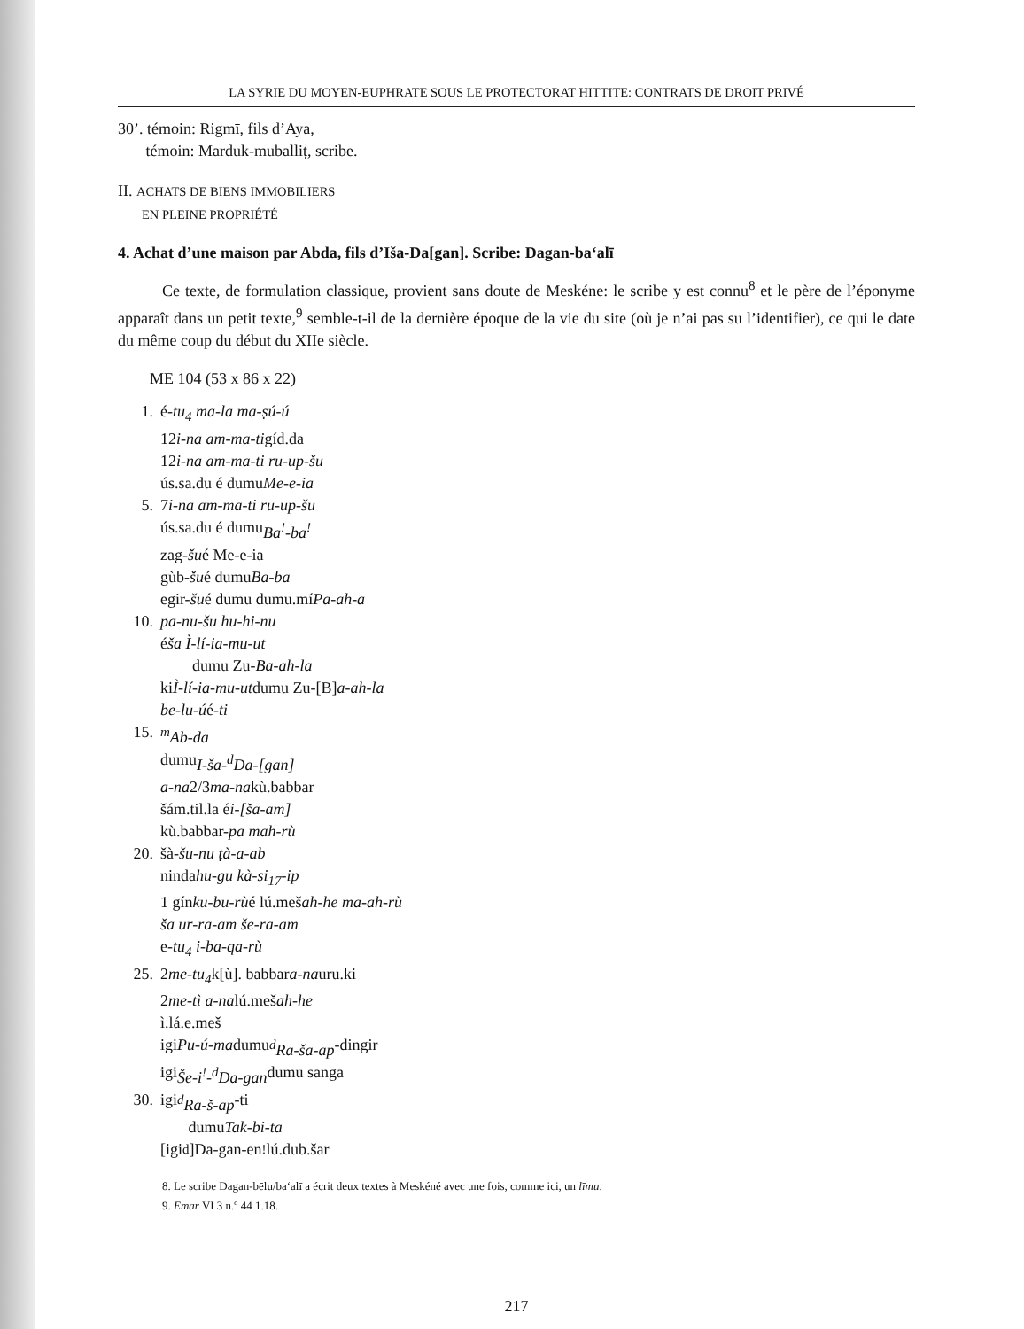LA SYRIE DU MOYEN-EUPHRATE SOUS LE PROTECTORAT HITTITE: CONTRATS DE DROIT PRIVÉ
30’. témoin: Rigmī, fils d’Aya,
témoin: Marduk-muballiṭ, scribe.
II. ACHATS DE BIENS IMMOBILIERS
EN PLEINE PROPRIÉTÉ
4. Achat d’une maison par Abda, fils d’Išа-Da[gan]. Scribe: Dagan-ba‘alī
Ce texte, de formulation classique, provient sans doute de Meskéne: le scribe y est connu<sup>8</sup> et le père de l’éponyme apparaît dans un petit texte,<sup>9</sup> semble-t-il de la dernière époque de la vie du site (où je n’ai pas su l’identifier), ce qui le date du même coup du début du XIIe siècle.
ME 104 (53 x 86 x 22)
1. é- tu<sub>4</sub> ma-la ma-ṣú-ú
12 i-na am-ma-ti gíd.da
12 i-na am-ma-ti ru-up-šu
ús.sa.du é dumu Me-e-ia
5. 7 i-na am-ma-ti ru-up-šu
ús.sa.du é dumu Ba<sup>!</sup>-ba<sup>!</sup>
zag- šu é Me-e-ia
gùb- šu é dumu Ba-ba
egir- šu é dumu dumu.mí Pa-ah-a
10. pa-nu-šu hu-hi-nu
é ša Ì-lí-ia-mu-ut
dumu Zu- Ba-ah-la
ki Ì-lí-ia-mu-ut dumu Zu-[B] a-ah-la
be-lu-ú é- ti
15. <sup>m</sup>Ab-da
dumu I-ša-<sup>d</sup>Da-[gan]
a-na 2/3 ma-na kù.babbar
šám.til.la é i-[ša-am]
kù.babbar- pa mah-rù
20. šà- šu-nu ṭà-a-ab
ninda hu-gu kà-si<sub>17</sub>-ip
1 gín ku-bu-rù é lú.meš ah-he ma-ah-rù
ša ur-ra-am še-ra-am
e- tu<sub>4</sub> i-ba-qa-rù
25. 2 me-tu<sub>4</sub> k[ù]. babbar a-na uru.ki
2 me-tì a-na lú.meš ah-he
ì.lá.e.meš
igi Pu-ú-ma dumu <sup>d</sup>Ra-ša-ap -dingir
igi Še-i<sup>!</sup>-<sup>d</sup>Da-gan dumu sanga
30. igi <sup>d</sup>Ra-š-ap -ti
dumu Tak-bi-ta
[igi <sup>d</sup>]Da-gan-en<sup>!</sup> lú.dub.šar
8. Le scribe Dagan-bēlu/ba‘alī a écrit deux textes à Meskéné avec une fois, comme ici, un līmu.
9. Emar VI 3 n.º 44 1.18.
217